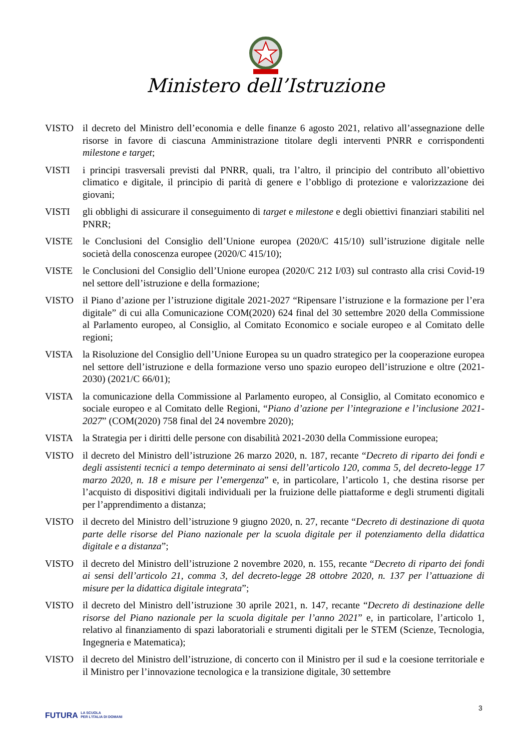Ministero dell’Istruzione
VISTO il decreto del Ministro dell’economia e delle finanze 6 agosto 2021, relativo all’assegnazione delle risorse in favore di ciascuna Amministrazione titolare degli interventi PNRR e corrispondenti milestone e target;
VISTI i principi trasversali previsti dal PNRR, quali, tra l’altro, il principio del contributo all’obiettivo climatico e digitale, il principio di parità di genere e l’obbligo di protezione e valorizzazione dei giovani;
VISTI gli obblighi di assicurare il conseguimento di target e milestone e degli obiettivi finanziari stabiliti nel PNRR;
VISTE le Conclusioni del Consiglio dell’Unione europea (2020/C 415/10) sull’istruzione digitale nelle società della conoscenza europee (2020/C 415/10);
VISTE le Conclusioni del Consiglio dell’Unione europea (2020/C 212 I/03) sul contrasto alla crisi Covid-19 nel settore dell’istruzione e della formazione;
VISTO il Piano d’azione per l’istruzione digitale 2021-2027 “Ripensare l’istruzione e la formazione per l’era digitale” di cui alla Comunicazione COM(2020) 624 final del 30 settembre 2020 della Commissione al Parlamento europeo, al Consiglio, al Comitato Economico e sociale europeo e al Comitato delle regioni;
VISTA la Risoluzione del Consiglio dell’Unione Europea su un quadro strategico per la cooperazione europea nel settore dell’istruzione e della formazione verso uno spazio europeo dell’istruzione e oltre (2021-2030) (2021/C 66/01);
VISTA la comunicazione della Commissione al Parlamento europeo, al Consiglio, al Comitato economico e sociale europeo e al Comitato delle Regioni, “Piano d’azione per l’integrazione e l’inclusione 2021-2027” (COM(2020) 758 final del 24 novembre 2020);
VISTA la Strategia per i diritti delle persone con disabilità 2021-2030 della Commissione europea;
VISTO il decreto del Ministro dell’istruzione 26 marzo 2020, n. 187, recante “Decreto di riparto dei fondi e degli assistenti tecnici a tempo determinato ai sensi dell’articolo 120, comma 5, del decreto-legge 17 marzo 2020, n. 18 e misure per l’emergenza” e, in particolare, l’articolo 1, che destina risorse per l’acquisto di dispositivi digitali individuali per la fruizione delle piattaforme e degli strumenti digitali per l’apprendimento a distanza;
VISTO il decreto del Ministro dell’istruzione 9 giugno 2020, n. 27, recante “Decreto di destinazione di quota parte delle risorse del Piano nazionale per la scuola digitale per il potenziamento della didattica digitale e a distanza”;
VISTO il decreto del Ministro dell’istruzione 2 novembre 2020, n. 155, recante “Decreto di riparto dei fondi ai sensi dell’articolo 21, comma 3, del decreto-legge 28 ottobre 2020, n. 137 per l’attuazione di misure per la didattica digitale integrata”;
VISTO il decreto del Ministro dell’istruzione 30 aprile 2021, n. 147, recante “Decreto di destinazione delle risorse del Piano nazionale per la scuola digitale per l’anno 2021” e, in particolare, l’articolo 1, relativo al finanziamento di spazi laboratoriali e strumenti digitali per le STEM (Scienze, Tecnologia, Ingegneria e Matematica);
VISTO il decreto del Ministro dell’istruzione, di concerto con il Ministro per il sud e la coesione territoriale e il Ministro per l’innovazione tecnologica e la transizione digitale, 30 settembre
3
FUTURA LA SCUOLA
PER L’ITALIA DI DOMANI